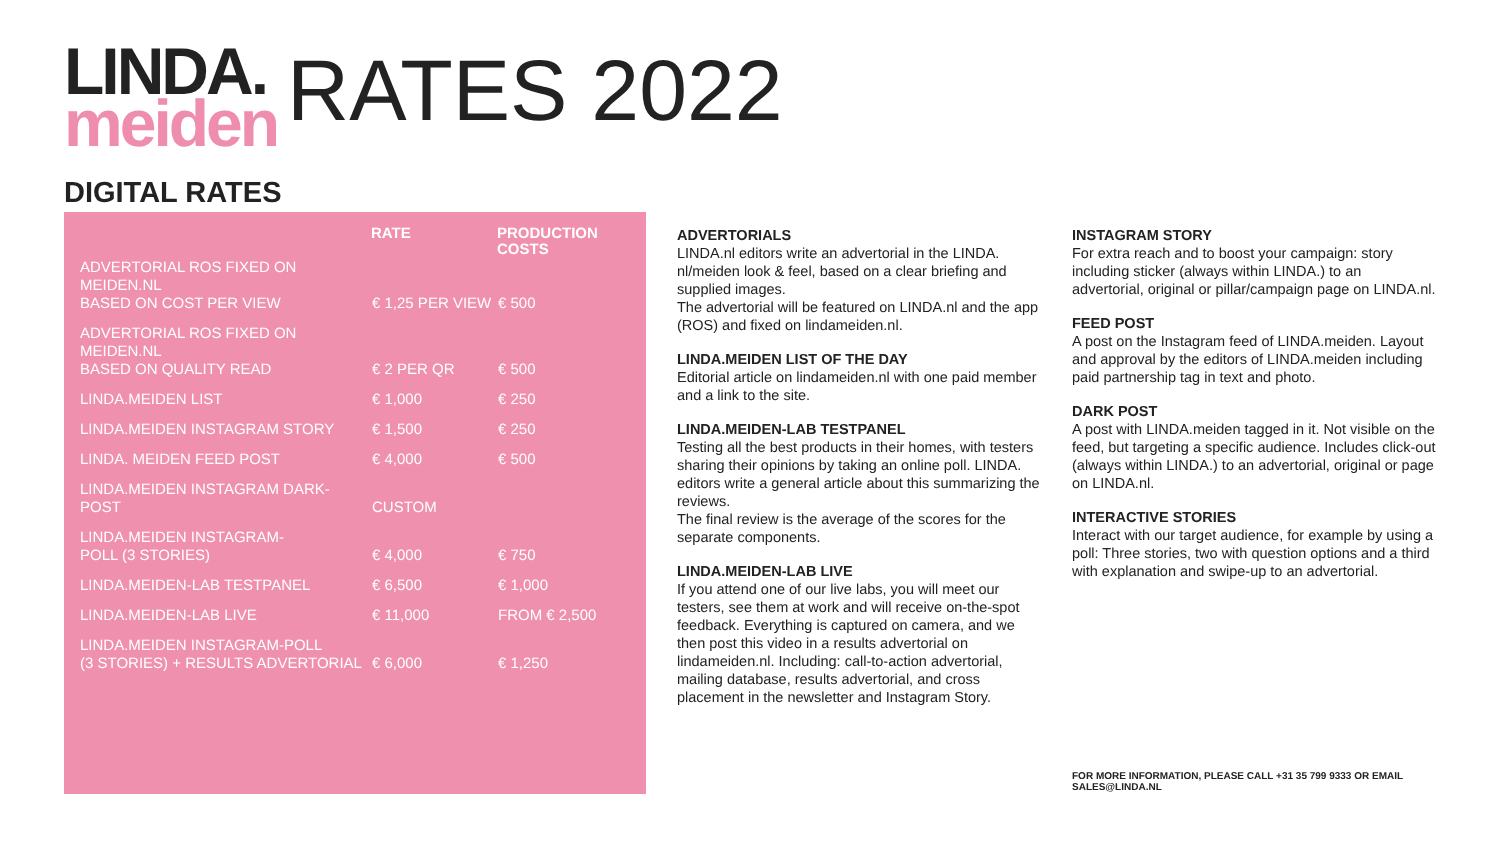LINDA.
meiden
RATES 2022
DIGITAL RATES
| | RATE | PRODUCTION COSTS |
| --- | --- | --- |
| ADVERTORIAL ROS FIXED ON MEIDEN.NL BASED ON COST PER VIEW | € 1,25 PER VIEW | € 500 |
| ADVERTORIAL ROS FIXED ON MEIDEN.NL BASED ON QUALITY READ | € 2 PER QR | € 500 |
| LINDA.MEIDEN LIST | € 1,000 | € 250 |
| LINDA.MEIDEN INSTAGRAM STORY | € 1,500 | € 250 |
| LINDA. MEIDEN FEED POST | € 4,000 | € 500 |
| LINDA.MEIDEN INSTAGRAM DARK-POST | CUSTOM | |
| LINDA.MEIDEN INSTAGRAM- POLL (3 STORIES) | € 4,000 | € 750 |
| LINDA.MEIDEN-LAB TESTPANEL | € 6,500 | € 1,000 |
| LINDA.MEIDEN-LAB LIVE | € 11,000 | FROM € 2,500 |
| LINDA.MEIDEN INSTAGRAM-POLL (3 STORIES) + RESULTS ADVERTORIAL | € 6,000 | € 1,250 |
ADVERTORIALS
LINDA.nl editors write an advertorial in the LINDA. nl/meiden look & feel, based on a clear briefing and supplied images.
The advertorial will be featured on LINDA.nl and the app (ROS) and fixed on lindameiden.nl.
LINDA.MEIDEN LIST OF THE DAY
Editorial article on lindameiden.nl with one paid member and a link to the site.
LINDA.MEIDEN-LAB TESTPANEL
Testing all the best products in their homes, with testers sharing their opinions by taking an online poll. LINDA. editors write a general article about this summarizing the reviews.
The final review is the average of the scores for the separate components.
LINDA.MEIDEN-LAB LIVE
If you attend one of our live labs, you will meet our testers, see them at work and will receive on-the-spot feedback. Everything is captured on camera, and we then post this video in a results advertorial on lindameiden.nl. Including: call-to-action advertorial, mailing database, results advertorial, and cross placement in the newsletter and Instagram Story.
INSTAGRAM STORY
For extra reach and to boost your campaign: story including sticker (always within LINDA.) to an advertorial, original or pillar/campaign page on LINDA.nl.
FEED POST
A post on the Instagram feed of LINDA.meiden. Layout and approval by the editors of LINDA.meiden including paid partnership tag in text and photo.
DARK POST
A post with LINDA.meiden tagged in it. Not visible on the feed, but targeting a specific audience. Includes click-out (always within LINDA.) to an advertorial, original or page on LINDA.nl.
INTERACTIVE STORIES
Interact with our target audience, for example by using a poll: Three stories, two with question options and a third with explanation and swipe-up to an advertorial.
FOR MORE INFORMATION, PLEASE CALL +31 35 799 9333 OR EMAIL SALES@LINDA.NL